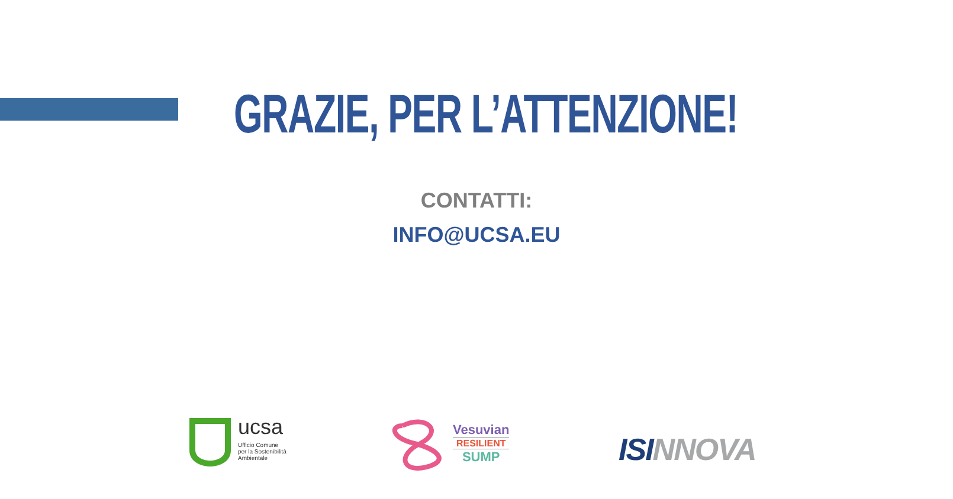GRAZIE, PER L’ATTENZIONE!
CONTATTI:
INFO@UCSA.EU
ucsa
Ufficio Comune
per la Sostenibilità
Ambientale
Vesuvian
RESILIENT
SUMP
ISI NNOVA